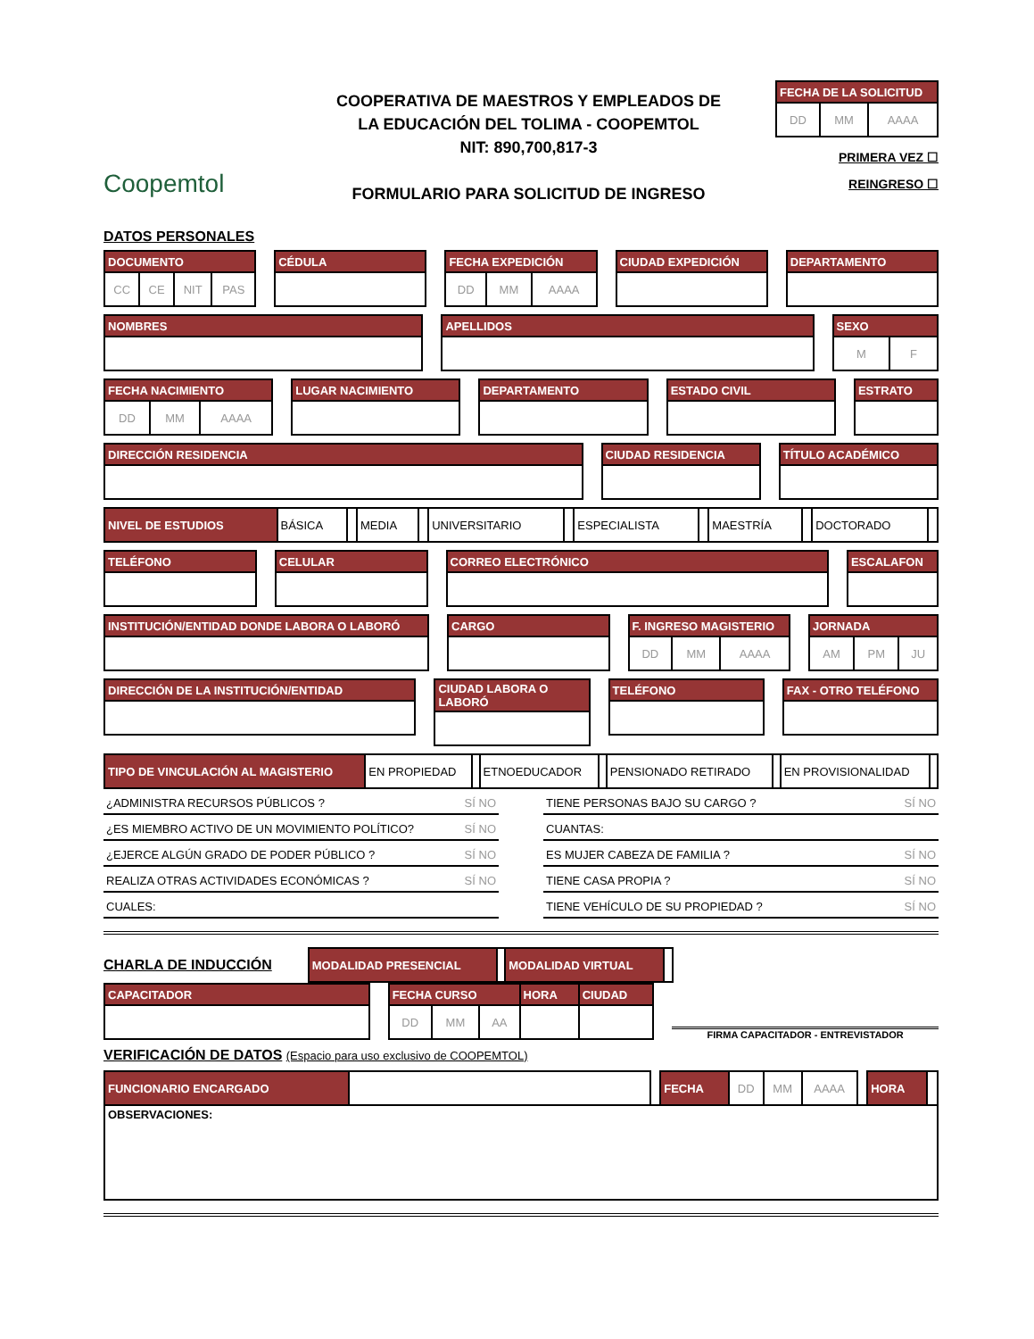Coopemtol
COOPERATIVA DE MAESTROS Y EMPLEADOS DE
LA EDUCACIÓN DEL TOLIMA - COOPEMTOL
NIT: 890,700,817-3
FORMULARIO PARA SOLICITUD DE INGRESO
| FECHA DE LA SOLICITUD | | |
| --- | --- | --- |
| DD | MM | AAAA |
PRIMERA VEZ ☐
REINGRESO ☐
DATOS PERSONALES
| DOCUMENTO | | | |
| --- | --- | --- | --- |
| CC | CE | NIT | PAS |
| CÉDULA |
| --- |
| FECHA EXPEDICIÓN | | |
| --- | --- | --- |
| DD | MM | AAAA |
| CIUDAD EXPEDICIÓN |
| --- |
| DEPARTAMENTO |
| --- |
| NOMBRES |
| --- |
| APELLIDOS |
| --- |
| SEXO | |
| --- | --- |
| M | F |
| FECHA NACIMIENTO | | |
| --- | --- | --- |
| DD | MM | AAAA |
| LUGAR NACIMIENTO |
| --- |
| DEPARTAMENTO |
| --- |
| ESTADO CIVIL |
| --- |
| ESTRATO |
| --- |
| DIRECCIÓN RESIDENCIA |
| --- |
| CIUDAD RESIDENCIA |
| --- |
| TÍTULO ACADÉMICO |
| --- |
| NIVEL DE ESTUDIOS | BÁSICA | | MEDIA | | UNIVERSITARIO | | ESPECIALISTA | | MAESTRÍA | | DOCTORADO | |
| TELÉFONO |
| --- |
| CELULAR |
| --- |
| CORREO ELECTRÓNICO |
| --- |
| ESCALAFON |
| --- |
| INSTITUCIÓN/ENTIDAD DONDE LABORA O LABORÓ |
| --- |
| CARGO |
| --- |
| F. INGRESO MAGISTERIO | | |
| --- | --- | --- |
| DD | MM | AAAA |
| JORNADA | | |
| --- | --- | --- |
| AM | PM | JU |
| DIRECCIÓN DE LA INSTITUCIÓN/ENTIDAD |
| --- |
| CIUDAD LABORA O LABORÓ |
| --- |
| TELÉFONO |
| --- |
| FAX - OTRO TELÉFONO |
| --- |
| TIPO DE VINCULACIÓN AL MAGISTERIO | EN PROPIEDAD | | ETNOEDUCADOR | | PENSIONADO RETIRADO | | EN PROVISIONALIDAD | |
¿ADMINISTRA RECURSOS PÚBLICOS ? SÍ NO
¿ES MIEMBRO ACTIVO DE UN MOVIMIENTO POLÍTICO? SÍ NO
¿EJERCE ALGÚN GRADO DE PODER PÚBLICO ? SÍ NO
REALIZA OTRAS ACTIVIDADES ECONÓMICAS ? SÍ NO
CUALES:
TIENE PERSONAS BAJO SU CARGO ? SÍ NO
CUANTAS:
ES MUJER CABEZA DE FAMILIA ? SÍ NO
TIENE CASA PROPIA ? SÍ NO
TIENE VEHÍCULO DE SU PROPIEDAD ? SÍ NO
CHARLA DE INDUCCIÓN
| MODALIDAD PRESENCIAL | | MODALIDAD VIRTUAL | |
| CAPACITADOR |
| --- |
| FECHA CURSO | | | HORA | CIUDAD |
| --- | --- | --- | --- | --- |
| DD | MM | AA | | |
FIRMA CAPACITADOR - ENTREVISTADOR
VERIFICACIÓN DE DATOS (Espacio para uso exclusivo de COOPEMTOL)
| FUNCIONARIO ENCARGADO | | | FECHA | DD | MM | AAAA | | HORA | |
| OBSERVACIONES: | | | | | | | | | |